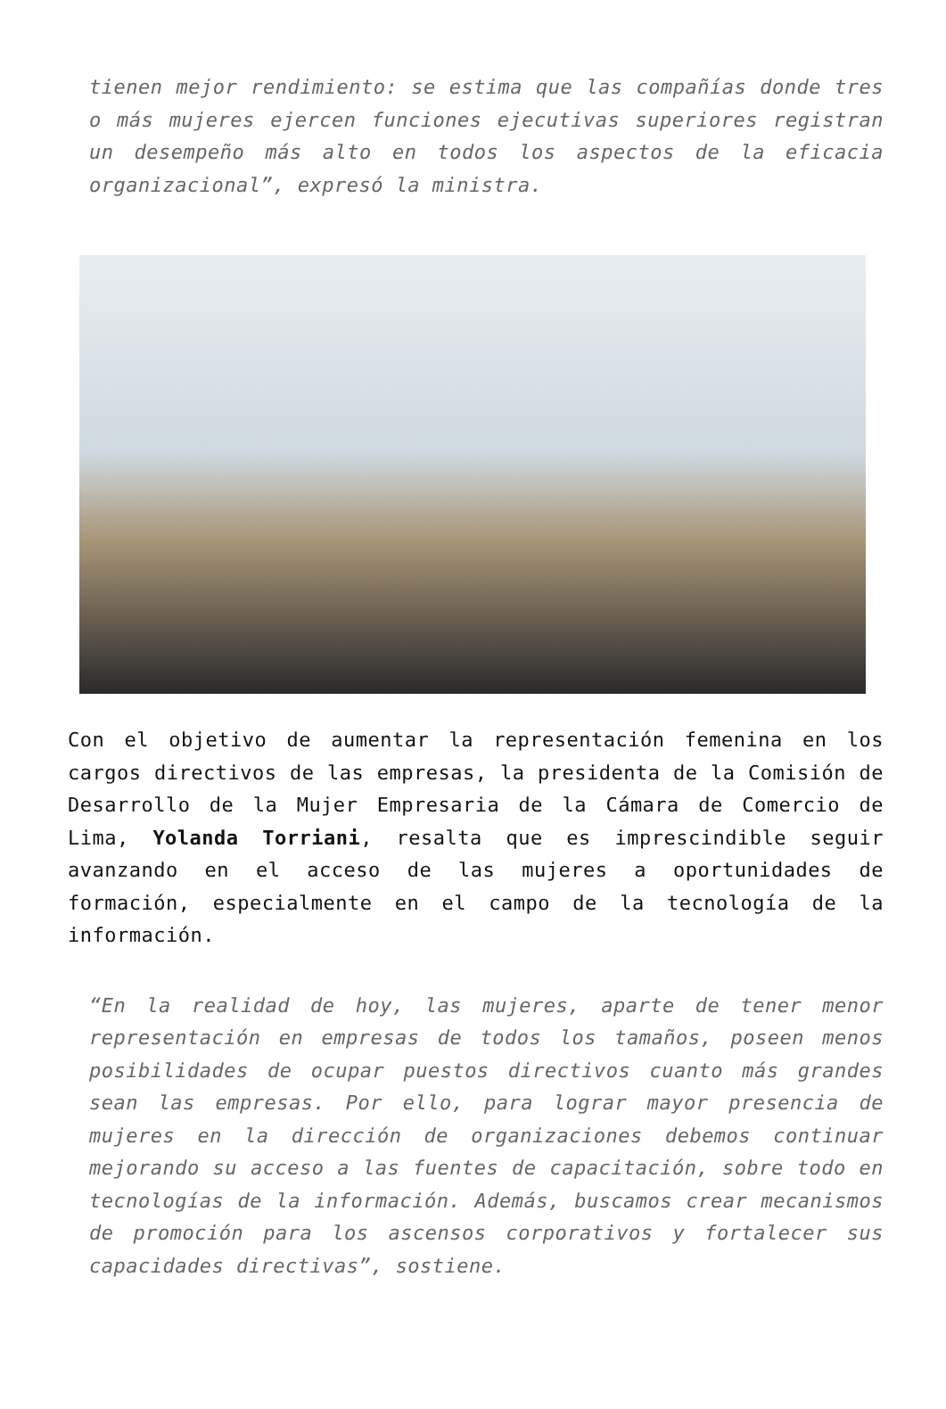tienen mejor rendimiento: se estima que las compañías donde tres o más mujeres ejercen funciones ejecutivas superiores registran un desempeño más alto en todos los aspectos de la eficacia organizacional”, expresó la ministra.
Con el objetivo de aumentar la representación femenina en los cargos directivos de las empresas, la presidenta de la Comisión de Desarrollo de la Mujer Empresaria de la Cámara de Comercio de Lima, Yolanda Torriani, resalta que es imprescindible seguir avanzando en el acceso de las mujeres a oportunidades de formación, especialmente en el campo de la tecnología de la información.
“En la realidad de hoy, las mujeres, aparte de tener menor representación en empresas de todos los tamaños, poseen menos posibilidades de ocupar puestos directivos cuanto más grandes sean las empresas. Por ello, para lograr mayor presencia de mujeres en la dirección de organizaciones debemos continuar mejorando su acceso a las fuentes de capacitación, sobre todo en tecnologías de la información. Además, buscamos crear mecanismos de promoción para los ascensos corporativos y fortalecer sus capacidades directivas”, sostiene.